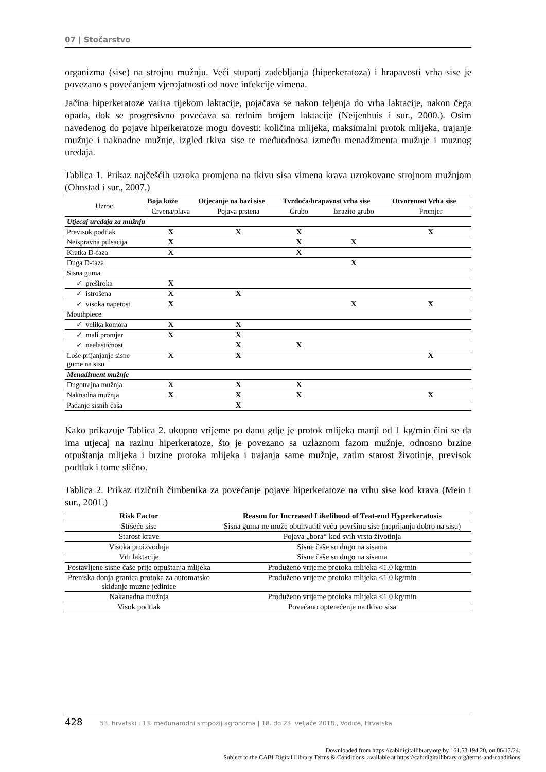07 | Stočarstvo
organizma (sise) na strojnu mužnju. Veći stupanj zadebljanja (hiperkeratoza) i hrapavosti vrha sise je povezano s povećanjem vjerojatnosti od nove infekcije vimena.
Jačina hiperkeratoze varira tijekom laktacije, pojačava se nakon teljenja do vrha laktacije, nakon čega opada, dok se progresivno povećava sa rednim brojem laktacije (Neijenhuis i sur., 2000.). Osim navedenog do pojave hiperkeratoze mogu dovesti: količina mlijeka, maksimalni protok mlijeka, trajanje mužnje i naknadne mužnje, izgled tkiva sise te međuodnosa između menadžmenta mužnje i muznog uređaja.
Tablica 1. Prikaz najčešćih uzroka promjena na tkivu sisa vimena krava uzrokovane strojnom mužnjom (Ohnstad i sur., 2007.)
| Uzroci | Boja kože | Otjecanje na bazi sise | Tvrdoća/hrapavost vrha sise | | Otvorenost Vrha sise |
| | Crvena/plava | Pojava prstena | Grubo | Izrazito grubo | Promjer |
| Utjecaj uređaja za mužnju | | | | | |
| Previsok podtlak | X | X | X | | X |
| Neispravna pulsacija | X | | X | X | |
| Kratka D-faza | X | | X | | |
| Duga D-faza | | | | X | |
| Sisna guma | | | | | |
| ✓ preširoka | X | | | | |
| ✓ istrošena | X | X | | | |
| ✓ visoka napetost | X | | | X | X |
| Mouthpiece | | | | | |
| ✓ velika komora | X | X | | | |
| ✓ mali promjer | X | X | | | |
| ✓ neelastičnost | | X | X | | |
| Loše prijanjanje sisne gume na sisu | X | X | | | X |
| Menadžment mužnje | | | | | |
| Dugotrajna mužnja | X | X | X | | |
| Naknadna mužnja | X | X | X | | X |
| Padanje sisnih čaša | | X | | | |
Kako prikazuje Tablica 2. ukupno vrijeme po danu gdje je protok mlijeka manji od 1 kg/min čini se da ima utjecaj na razinu hiperkeratoze, što je povezano sa uzlaznom fazom mužnje, odnosno brzine otpuštanja mlijeka i brzine protoka mlijeka i trajanja same mužnje, zatim starost životinje, previsok podtlak i tome slično.
Tablica 2. Prikaz rizičnih čimbenika za povećanje pojave hiperkeratoze na vrhu sise kod krava (Mein i sur., 2001.)
| Risk Factor | Reason for Increased Likelihood of Teat-end Hyperkeratosis |
| --- | --- |
| Stršeće sise | Sisna guma ne može obuhvatiti veću površinu sise (neprijanja dobro na sisu) |
| Starost krave | Pojava „bora“ kod svih vrsta životinja |
| Visoka proizvodnja | Sisne čaše su dugo na sisama |
| Vrh laktacije | Sisne čaše su dugo na sisama |
| Postavljene sisne čaše prije otpuštanja mlijeka | Produženo vrijeme protoka mlijeka <1.0 kg/min |
| Preniska donja granica protoka za automatsko skidanje muzne jedinice | Produženo vrijeme protoka mlijeka <1.0 kg/min |
| Nakanadna mužnja | Produženo vrijeme protoka mlijeka <1.0 kg/min |
| Visok podtlak | Povećano opterećenje na tkivo sisa |
428 53. hrvatski i 13. međunarodni simpozij agronoma | 18. do 23. veljače 2018., Vodice, Hrvatska
Downloaded from https://cabidigitallibrary.org by 161.53.194.20, on 06/17/24.
Subject to the CABI Digital Library Terms & Conditions, available at https://cabidigitallibrary.org/terms-and-conditions